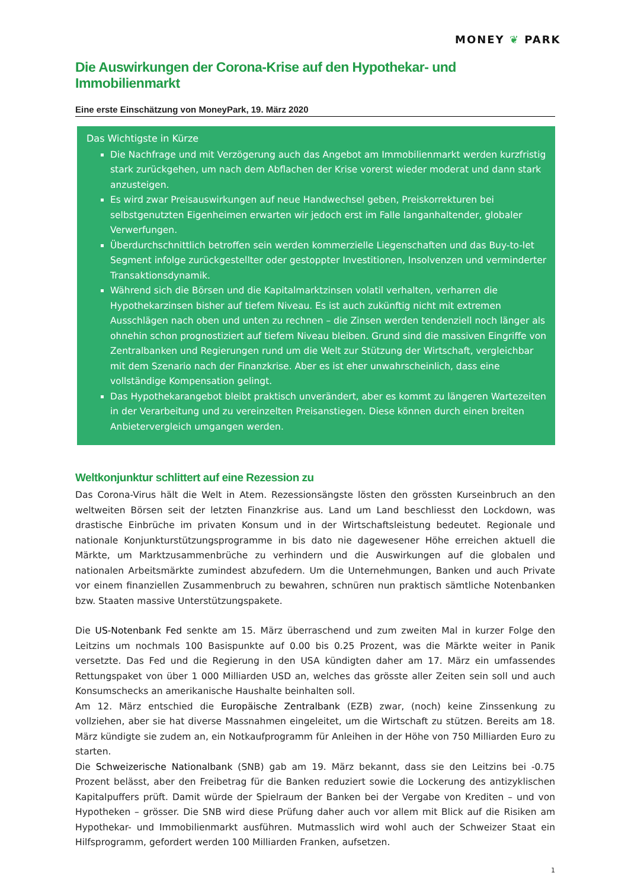MONEY ❦ PARK
Die Auswirkungen der Corona-Krise auf den Hypothekar- und Immobilienmarkt
Eine erste Einschätzung von MoneyPark, 19. März 2020
Das Wichtigste in Kürze
Die Nachfrage und mit Verzögerung auch das Angebot am Immobilienmarkt werden kurzfristig stark zurückgehen, um nach dem Abflachen der Krise vorerst wieder moderat und dann stark anzusteigen.
Es wird zwar Preisauswirkungen auf neue Handwechsel geben, Preiskorrekturen bei selbstgenutzten Eigenheimen erwarten wir jedoch erst im Falle langanhaltender, globaler Verwerfungen.
Überdurchschnittlich betroffen sein werden kommerzielle Liegenschaften und das Buy-to-let Segment infolge zurückgestellter oder gestoppter Investitionen, Insolvenzen und verminderter Transaktionsdynamik.
Während sich die Börsen und die Kapitalmarktzinsen volatil verhalten, verharren die Hypothekarzinsen bisher auf tiefem Niveau. Es ist auch zukünftig nicht mit extremen Ausschlägen nach oben und unten zu rechnen – die Zinsen werden tendenziell noch länger als ohnehin schon prognostiziert auf tiefem Niveau bleiben. Grund sind die massiven Eingriffe von Zentralbanken und Regierungen rund um die Welt zur Stützung der Wirtschaft, vergleichbar mit dem Szenario nach der Finanzkrise. Aber es ist eher unwahrscheinlich, dass eine vollständige Kompensation gelingt.
Das Hypothekarangebot bleibt praktisch unverändert, aber es kommt zu längeren Wartezeiten in der Verarbeitung und zu vereinzelten Preisanstiegen. Diese können durch einen breiten Anbietervergleich umgangen werden.
Weltkonjunktur schlittert auf eine Rezession zu
Das Corona-Virus hält die Welt in Atem. Rezessionsängste lösten den grössten Kurseinbruch an den weltweiten Börsen seit der letzten Finanzkrise aus. Land um Land beschliesst den Lockdown, was drastische Einbrüche im privaten Konsum und in der Wirtschaftsleistung bedeutet. Regionale und nationale Konjunkturstützungsprogramme in bis dato nie dagewesener Höhe erreichen aktuell die Märkte, um Marktzusammenbrüche zu verhindern und die Auswirkungen auf die globalen und nationalen Arbeitsmärkte zumindest abzufedern. Um die Unternehmungen, Banken und auch Private vor einem finanziellen Zusammenbruch zu bewahren, schnüren nun praktisch sämtliche Notenbanken bzw. Staaten massive Unterstützungspakete.
Die US-Notenbank Fed senkte am 15. März überraschend und zum zweiten Mal in kurzer Folge den Leitzins um nochmals 100 Basispunkte auf 0.00 bis 0.25 Prozent, was die Märkte weiter in Panik versetzte. Das Fed und die Regierung in den USA kündigten daher am 17. März ein umfassendes Rettungspaket von über 1 000 Milliarden USD an, welches das grösste aller Zeiten sein soll und auch Konsumschecks an amerikanische Haushalte beinhalten soll.
Am 12. März entschied die Europäische Zentralbank (EZB) zwar, (noch) keine Zinssenkung zu vollziehen, aber sie hat diverse Massnahmen eingeleitet, um die Wirtschaft zu stützen. Bereits am 18. März kündigte sie zudem an, ein Notkaufprogramm für Anleihen in der Höhe von 750 Milliarden Euro zu starten.
Die Schweizerische Nationalbank (SNB) gab am 19. März bekannt, dass sie den Leitzins bei -0.75 Prozent belässt, aber den Freibetrag für die Banken reduziert sowie die Lockerung des antizyklischen Kapitalpuffers prüft. Damit würde der Spielraum der Banken bei der Vergabe von Krediten – und von Hypotheken – grösser. Die SNB wird diese Prüfung daher auch vor allem mit Blick auf die Risiken am Hypothekar- und Immobilienmarkt ausführen. Mutmasslich wird wohl auch der Schweizer Staat ein Hilfsprogramm, gefordert werden 100 Milliarden Franken, aufsetzen.
1